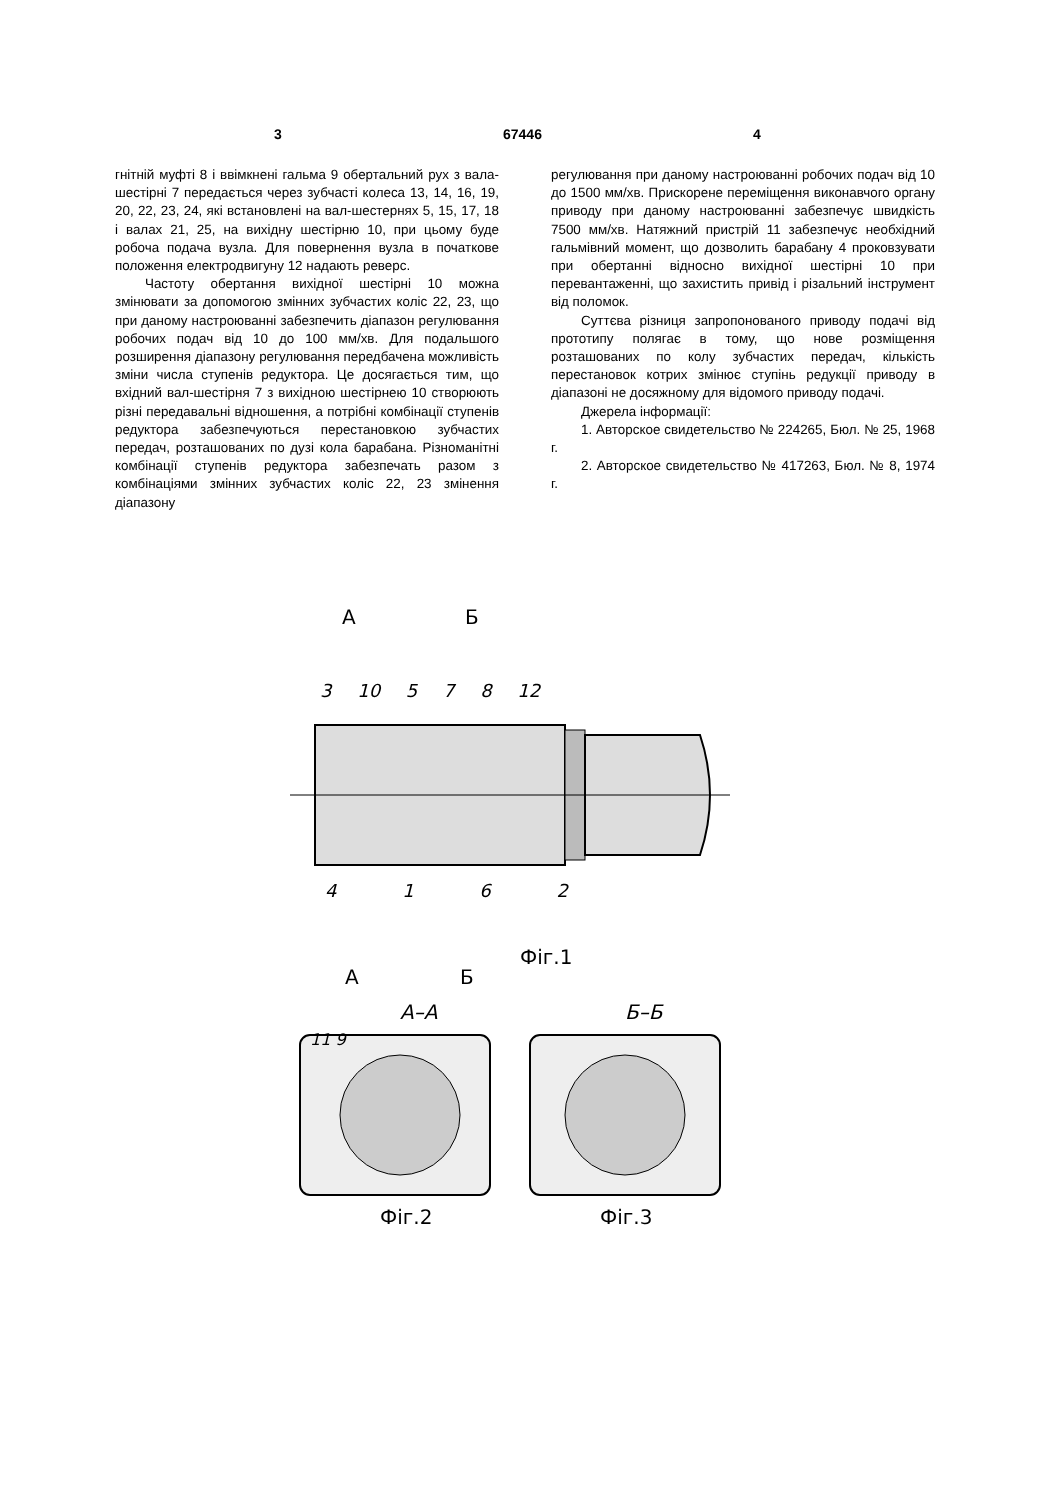3 67446 4
гнітній муфті 8 і ввімкнені гальма 9 обертальний рух з вала-шестірні 7 передається через зубчасті колеса 13, 14, 16, 19, 20, 22, 23, 24, які встановлені на вал-шестернях 5, 15, 17, 18 і валах 21, 25, на вихідну шестірню 10, при цьому буде робоча подача вузла. Для повернення вузла в початкове положення електродвигуну 12 надають реверс.
Частоту обертання вихідної шестірні 10 можна змінювати за допомогою змінних зубчастих коліс 22, 23, що при даному настроюванні забезпечить діапазон регулювання робочих подач від 10 до 100 мм/хв. Для подальшого розширення діапазону регулювання передбачена можливість зміни числа ступенів редуктора. Це досягається тим, що вхідний вал-шестірня 7 з вихідною шестірнею 10 створюють різні передавальні відношення, а потрібні комбінації ступенів редуктора забезпечуються перестановкою зубчастих передач, розташованих по дузі кола барабана. Різноманітні комбінації ступенів редуктора забезпечать разом з комбінаціями змінних зубчастих коліс 22, 23 змінення діапазону
регулювання при даному настроюванні робочих подач від 10 до 1500 мм/хв. Прискорене переміщення виконавчого органу приводу при даному настроюванні забезпечує швидкість 7500 мм/хв. Натяжний пристрій 11 забезпечує необхідний гальмівний момент, що дозволить барабану 4 проковзувати при обертанні відносно вихідної шестірні 10 при перевантаженні, що захистить привід і різальний інструмент від поломок.
Суттєва різниця запропонованого приводу подачі від прототипу полягає в тому, що нове розміщення розташованих по колу зубчастих передач, кількість перестановок котрих змінює ступінь редукції приводу в діапазоні не досяжному для відомого приводу подачі.
Джерела інформації:
1. Авторское свидетельство № 224265, Бюл. № 25, 1968 г.
2. Авторское свидетельство № 417263, Бюл. № 8, 1974 г.
А Б
3 10 5 7 8 12
4 1 6 2
А Б
Фіг.1
А–А Б–Б
11 9
Фіг.2 Фіг.3